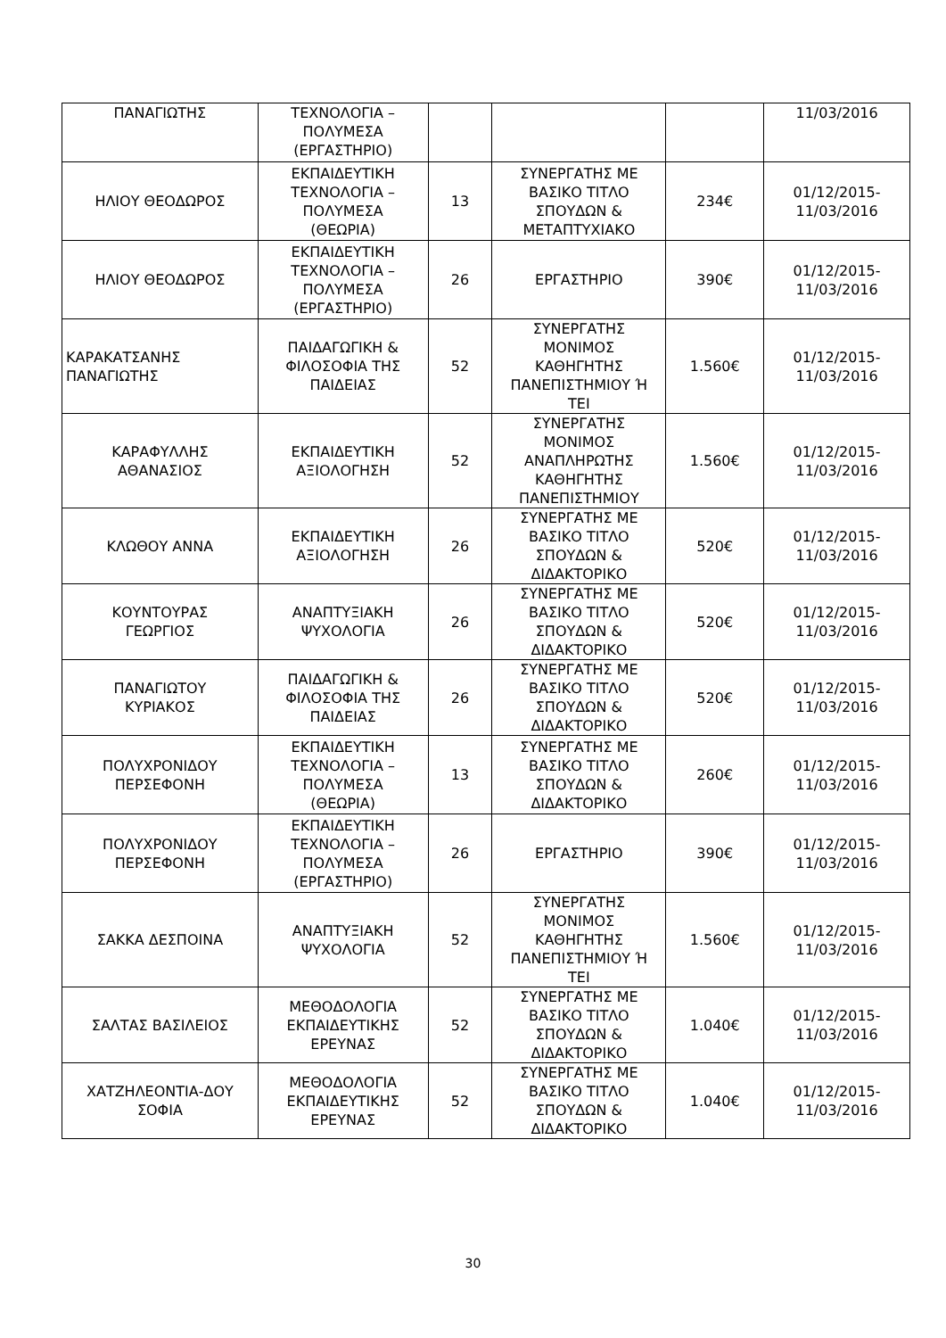| ΠΑΝΑΓΙΩΤΗΣ | ΤΕΧΝΟΛΟΓΙΑ – ΠΟΛΥΜΕΣΑ (ΕΡΓΑΣΤΗΡΙΟ) | | | | 11/03/2016 |
| ΗΛΙΟΥ ΘΕΟΔΩΡΟΣ | ΕΚΠΑΙΔΕΥΤΙΚΗ ΤΕΧΝΟΛΟΓΙΑ – ΠΟΛΥΜΕΣΑ (ΘΕΩΡΙΑ) | 13 | ΣΥΝΕΡΓΑΤΗΣ ΜΕ ΒΑΣΙΚΟ ΤΙΤΛΟ ΣΠΟΥΔΩΝ & ΜΕΤΑΠΤΥΧΙΑΚΟ | 234€ | 01/12/2015- 11/03/2016 |
| ΗΛΙΟΥ ΘΕΟΔΩΡΟΣ | ΕΚΠΑΙΔΕΥΤΙΚΗ ΤΕΧΝΟΛΟΓΙΑ – ΠΟΛΥΜΕΣΑ (ΕΡΓΑΣΤΗΡΙΟ) | 26 | ΕΡΓΑΣΤΗΡΙΟ | 390€ | 01/12/2015- 11/03/2016 |
| ΚΑΡΑΚΑΤΣΑΝΗΣ ΠΑΝΑΓΙΩΤΗΣ | ΠΑΙΔΑΓΩΓΙΚΗ & ΦΙΛΟΣΟΦΙΑ ΤΗΣ ΠΑΙΔΕΙΑΣ | 52 | ΣΥΝΕΡΓΑΤΗΣ ΜΟΝΙΜΟΣ ΚΑΘΗΓΗΤΗΣ ΠΑΝΕΠΙΣΤΗΜΙΟΥ Ή ΤΕΙ | 1.560€ | 01/12/2015- 11/03/2016 |
| ΚΑΡΑΦΥΛΛΗΣ ΑΘΑΝΑΣΙΟΣ | ΕΚΠΑΙΔΕΥΤΙΚΗ ΑΞΙΟΛΟΓΗΣΗ | 52 | ΣΥΝΕΡΓΑΤΗΣ ΜΟΝΙΜΟΣ ΑΝΑΠΛΗΡΩΤΗΣ ΚΑΘΗΓΗΤΗΣ ΠΑΝΕΠΙΣΤΗΜΙΟΥ | 1.560€ | 01/12/2015- 11/03/2016 |
| ΚΛΩΘΟΥ ΑΝΝΑ | ΕΚΠΑΙΔΕΥΤΙΚΗ ΑΞΙΟΛΟΓΗΣΗ | 26 | ΣΥΝΕΡΓΑΤΗΣ ΜΕ ΒΑΣΙΚΟ ΤΙΤΛΟ ΣΠΟΥΔΩΝ & ΔΙΔΑΚΤΟΡΙΚΟ | 520€ | 01/12/2015- 11/03/2016 |
| ΚΟΥΝΤΟΥΡΑΣ ΓΕΩΡΓΙΟΣ | ΑΝΑΠΤΥΞΙΑΚΗ ΨΥΧΟΛΟΓΙΑ | 26 | ΣΥΝΕΡΓΑΤΗΣ ΜΕ ΒΑΣΙΚΟ ΤΙΤΛΟ ΣΠΟΥΔΩΝ & ΔΙΔΑΚΤΟΡΙΚΟ | 520€ | 01/12/2015- 11/03/2016 |
| ΠΑΝΑΓΙΩΤΟΥ ΚΥΡΙΑΚΟΣ | ΠΑΙΔΑΓΩΓΙΚΗ & ΦΙΛΟΣΟΦΙΑ ΤΗΣ ΠΑΙΔΕΙΑΣ | 26 | ΣΥΝΕΡΓΑΤΗΣ ΜΕ ΒΑΣΙΚΟ ΤΙΤΛΟ ΣΠΟΥΔΩΝ & ΔΙΔΑΚΤΟΡΙΚΟ | 520€ | 01/12/2015- 11/03/2016 |
| ΠΟΛΥΧΡΟΝΙΔΟΥ ΠΕΡΣΕΦΟΝΗ | ΕΚΠΑΙΔΕΥΤΙΚΗ ΤΕΧΝΟΛΟΓΙΑ – ΠΟΛΥΜΕΣΑ (ΘΕΩΡΙΑ) | 13 | ΣΥΝΕΡΓΑΤΗΣ ΜΕ ΒΑΣΙΚΟ ΤΙΤΛΟ ΣΠΟΥΔΩΝ & ΔΙΔΑΚΤΟΡΙΚΟ | 260€ | 01/12/2015- 11/03/2016 |
| ΠΟΛΥΧΡΟΝΙΔΟΥ ΠΕΡΣΕΦΟΝΗ | ΕΚΠΑΙΔΕΥΤΙΚΗ ΤΕΧΝΟΛΟΓΙΑ – ΠΟΛΥΜΕΣΑ (ΕΡΓΑΣΤΗΡΙΟ) | 26 | ΕΡΓΑΣΤΗΡΙΟ | 390€ | 01/12/2015- 11/03/2016 |
| ΣΑΚΚΑ ΔΕΣΠΟΙΝΑ | ΑΝΑΠΤΥΞΙΑΚΗ ΨΥΧΟΛΟΓΙΑ | 52 | ΣΥΝΕΡΓΑΤΗΣ ΜΟΝΙΜΟΣ ΚΑΘΗΓΗΤΗΣ ΠΑΝΕΠΙΣΤΗΜΙΟΥ Ή ΤΕΙ | 1.560€ | 01/12/2015- 11/03/2016 |
| ΣΑΛΤΑΣ ΒΑΣΙΛΕΙΟΣ | ΜΕΘΟΔΟΛΟΓΙΑ ΕΚΠΑΙΔΕΥΤΙΚΗΣ ΕΡΕΥΝΑΣ | 52 | ΣΥΝΕΡΓΑΤΗΣ ΜΕ ΒΑΣΙΚΟ ΤΙΤΛΟ ΣΠΟΥΔΩΝ & ΔΙΔΑΚΤΟΡΙΚΟ | 1.040€ | 01/12/2015- 11/03/2016 |
| ΧΑΤΖΗΛΕΟΝΤΙΑ-ΔΟΥ ΣΟΦΙΑ | ΜΕΘΟΔΟΛΟΓΙΑ ΕΚΠΑΙΔΕΥΤΙΚΗΣ ΕΡΕΥΝΑΣ | 52 | ΣΥΝΕΡΓΑΤΗΣ ΜΕ ΒΑΣΙΚΟ ΤΙΤΛΟ ΣΠΟΥΔΩΝ & ΔΙΔΑΚΤΟΡΙΚΟ | 1.040€ | 01/12/2015- 11/03/2016 |
30